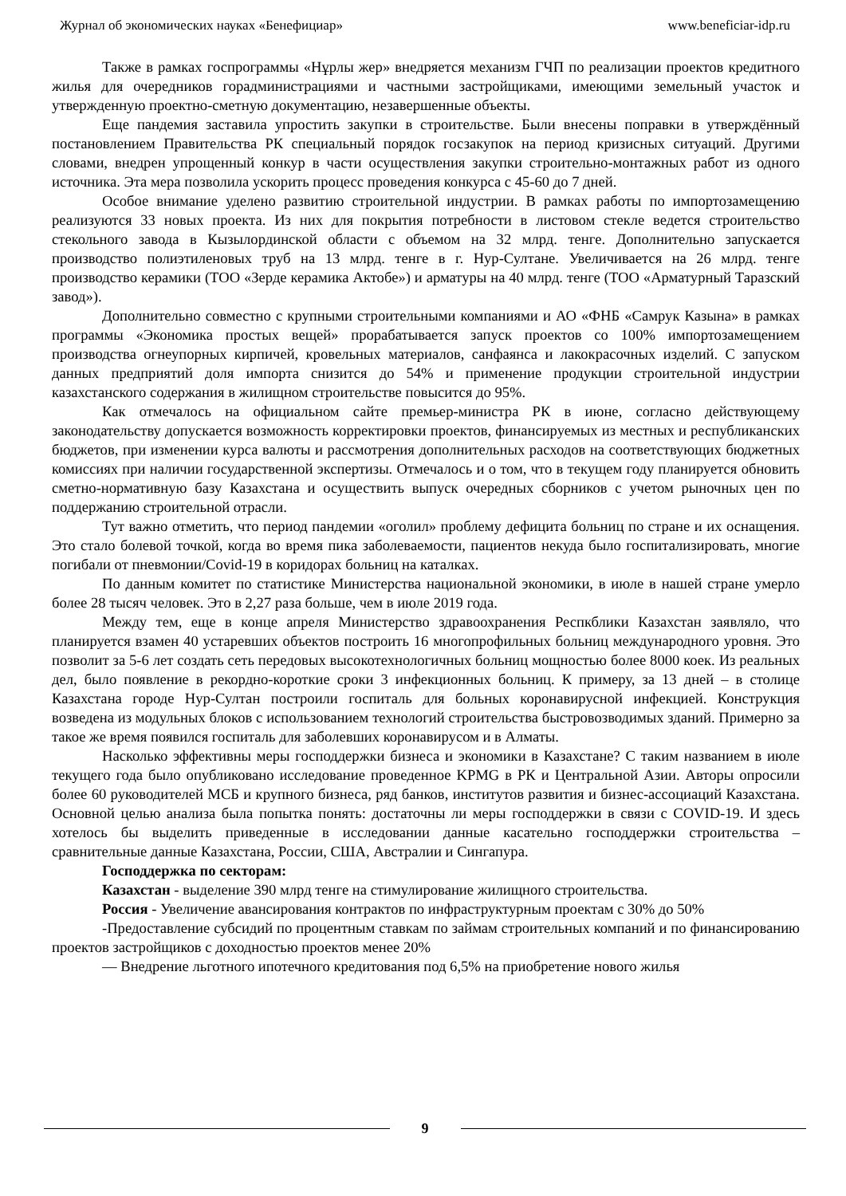Журнал об экономических науках «Бенефициар» www.beneficiar-idp.ru
Также в рамках госпрограммы «Нұрлы жер» внедряется механизм ГЧП по реализации проектов кредитного жилья для очередников горадминистрациями и частными застройщиками, имеющими земельный участок и утвержденную проектно-сметную документацию, незавершенные объекты.
Еще пандемия заставила упростить закупки в строительстве. Были внесены поправки в утверждённый постановлением Правительства РК специальный порядок госзакупок на период кризисных ситуаций. Другими словами, внедрен упрощенный конкур в части осуществления закупки строительно-монтажных работ из одного источника. Эта мера позволила ускорить процесс проведения конкурса с 45-60 до 7 дней.
Особое внимание уделено развитию строительной индустрии. В рамках работы по импортозамещению реализуются 33 новых проекта. Из них для покрытия потребности в листовом стекле ведется строительство стекольного завода в Кызылординской области с объемом на 32 млрд. тенге. Дополнительно запускается производство полиэтиленовых труб на 13 млрд. тенге в г. Нур-Султане. Увеличивается на 26 млрд. тенге производство керамики (ТОО «Зерде керамика Актобе») и арматуры на 40 млрд. тенге (ТОО «Арматурный Таразский завод»).
Дополнительно совместно с крупными строительными компаниями и АО «ФНБ «Самрук Казына» в рамках программы «Экономика простых вещей» прорабатывается запуск проектов со 100% импортозамещением производства огнеупорных кирпичей, кровельных материалов, санфаянса и лакокрасочных изделий. С запуском данных предприятий доля импорта снизится до 54% и применение продукции строительной индустрии казахстанского содержания в жилищном строительстве повысится до 95%.
Как отмечалось на официальном сайте премьер-министра РК в июне, согласно действующему законодательству допускается возможность корректировки проектов, финансируемых из местных и республиканских бюджетов, при изменении курса валюты и рассмотрения дополнительных расходов на соответствующих бюджетных комиссиях при наличии государственной экспертизы. Отмечалось и о том, что в текущем году планируется обновить сметно-нормативную базу Казахстана и осуществить выпуск очередных сборников с учетом рыночных цен по поддержанию строительной отрасли.
Тут важно отметить, что период пандемии «оголил» проблему дефицита больниц по стране и их оснащения. Это стало болевой точкой, когда во время пика заболеваемости, пациентов некуда было госпитализировать, многие погибали от пневмонии/Covid-19 в коридорах больниц на каталках.
По данным комитет по статистике Министерства национальной экономики, в июле в нашей стране умерло более 28 тысяч человек. Это в 2,27 раза больше, чем в июле 2019 года.
Между тем, еще в конце апреля Министерство здравоохранения Респкблики Казахстан заявляло, что планируется взамен 40 устаревших объектов построить 16 многопрофильных больниц международного уровня. Это позволит за 5-6 лет создать сеть передовых высокотехнологичных больниц мощностью более 8000 коек. Из реальных дел, было появление в рекордно-короткие сроки 3 инфекционных больниц. К примеру, за 13 дней – в столице Казахстана городе Нур-Султан построили госпиталь для больных коронавирусной инфекцией. Конструкция возведена из модульных блоков с использованием технологий строительства быстровозводимых зданий. Примерно за такое же время появился госпиталь для заболевших коронавирусом и в Алматы.
Насколько эффективны меры господдержки бизнеса и экономики в Казахстане? С таким названием в июле текущего года было опубликовано исследование проведенное KPMG в РК и Центральной Азии. Авторы опросили более 60 руководителей МСБ и крупного бизнеса, ряд банков, институтов развития и бизнес-ассоциаций Казахстана. Основной целью анализа была попытка понять: достаточны ли меры господдержки в связи с COVID-19. И здесь хотелось бы выделить приведенные в исследовании данные касательно господдержки строительства – сравнительные данные Казахстана, России, США, Австралии и Сингапура.
Господдержка по секторам:
Казахстан - выделение 390 млрд тенге на стимулирование жилищного строительства.
Россия - Увеличение авансирования контрактов по инфраструктурным проектам с 30% до 50%
-Предоставление субсидий по процентным ставкам по займам строительных компаний и по финансированию проектов застройщиков с доходностью проектов менее 20%
— Внедрение льготного ипотечного кредитования под 6,5% на приобретение нового жилья
9